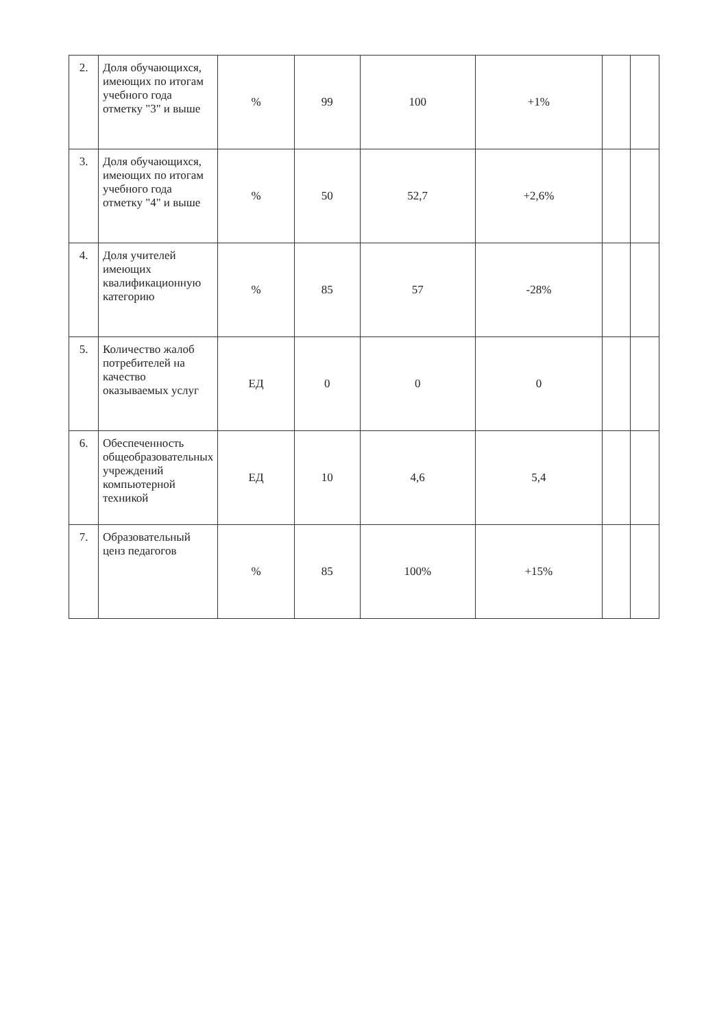| 2. | Доля обучающихся, имеющих по итогам учебного года отметку "3" и выше | % | 99 | 100 | +1% | | |
| 3. | Доля обучающихся, имеющих по итогам учебного года отметку "4" и выше | % | 50 | 52,7 | +2,6% | | |
| 4. | Доля учителей имеющих квалификационную категорию | % | 85 | 57 | -28% | | |
| 5. | Количество жалоб потребителей на качество оказываемых услуг | ЕД | 0 | 0 | 0 | | |
| 6. | Обеспеченность общеобразовательных учреждений компьютерной техникой | ЕД | 10 | 4,6 | 5,4 | | |
| 7. | Образовательный ценз педагогов | % | 85 | 100% | +15% | | |